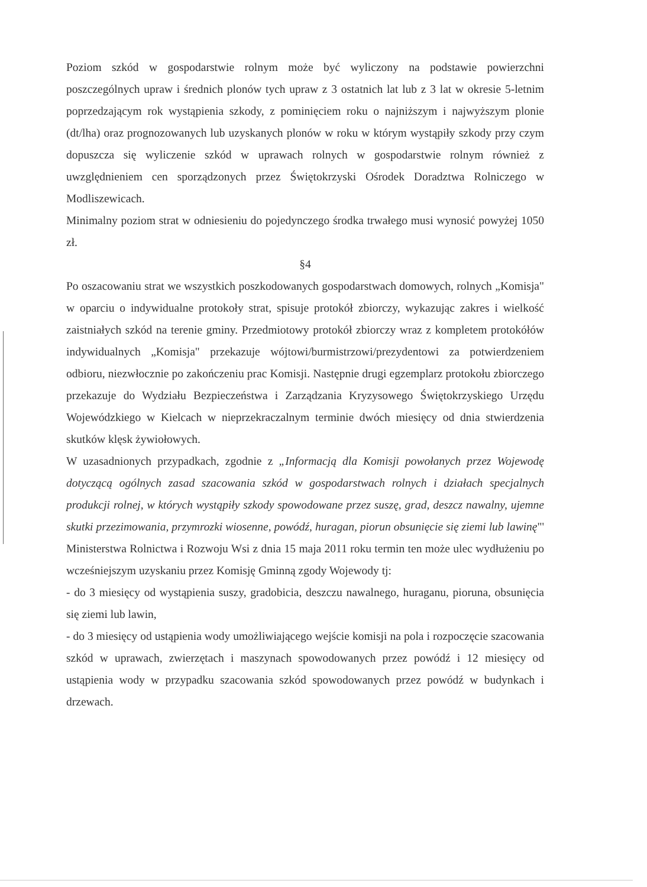Poziom szkód w gospodarstwie rolnym może być wyliczony na podstawie powierzchni poszczególnych upraw i średnich plonów tych upraw z 3 ostatnich lat lub z 3 lat w okresie 5-letnim poprzedzającym rok wystąpienia szkody, z pominięciem roku o najniższym i najwyższym plonie (dt/lha) oraz prognozowanych lub uzyskanych plonów w roku w którym wystąpiły szkody przy czym dopuszcza się wyliczenie szkód w uprawach rolnych w gospodarstwie rolnym również z uwzględnieniem cen sporządzonych przez Świętokrzyski Ośrodek Doradztwa Rolniczego w Modliszewicach.
Minimalny poziom strat w odniesieniu do pojedynczego środka trwałego musi wynosić powyżej 1050 zł.
§4
Po oszacowaniu strat we wszystkich poszkodowanych gospodarstwach domowych, rolnych „Komisja" w oparciu o indywidualne protokoły strat, spisuje protokół zbiorczy, wykazując zakres i wielkość zaistniałych szkód na terenie gminy. Przedmiotowy protokół zbiorczy wraz z kompletem protokółów indywidualnych „Komisja" przekazuje wójtowi/burmistrzowi/prezydentowi za potwierdzeniem odbioru, niezwłocznie po zakończeniu prac Komisji. Następnie drugi egzemplarz protokołu zbiorczego przekazuje do Wydziału Bezpieczeństwa i Zarządzania Kryzysowego Świętokrzyskiego Urzędu Wojewódzkiego w Kielcach w nieprzekraczalnym terminie dwóch miesięcy od dnia stwierdzenia skutków klęsk żywiołowych.
W uzasadnionych przypadkach, zgodnie z „Informacją dla Komisji powołanych przez Wojewodę dotyczącą ogólnych zasad szacowania szkód w gospodarstwach rolnych i działach specjalnych produkcji rolnej, w których wystąpiły szkody spowodowane przez suszę, grad, deszcz nawalny, ujemne skutki przezimowania, przymrozki wiosenne, powódź, huragan, piorun obsunięcie się ziemi lub lawinę"' Ministerstwa Rolnictwa i Rozwoju Wsi z dnia 15 maja 2011 roku termin ten może ulec wydłużeniu po wcześniejszym uzyskaniu przez Komisję Gminną zgody Wojewody tj:
- do 3 miesięcy od wystąpienia suszy, gradobicia, deszczu nawalnego, huraganu, pioruna, obsunięcia się ziemi lub lawin,
- do 3 miesięcy od ustąpienia wody umożliwiającego wejście komisji na pola i rozpoczęcie szacowania szkód w uprawach, zwierzętach i maszynach spowodowanych przez powódź i 12 miesięcy od ustąpienia wody w przypadku szacowania szkód spowodowanych przez powódź w budynkach i drzewach.